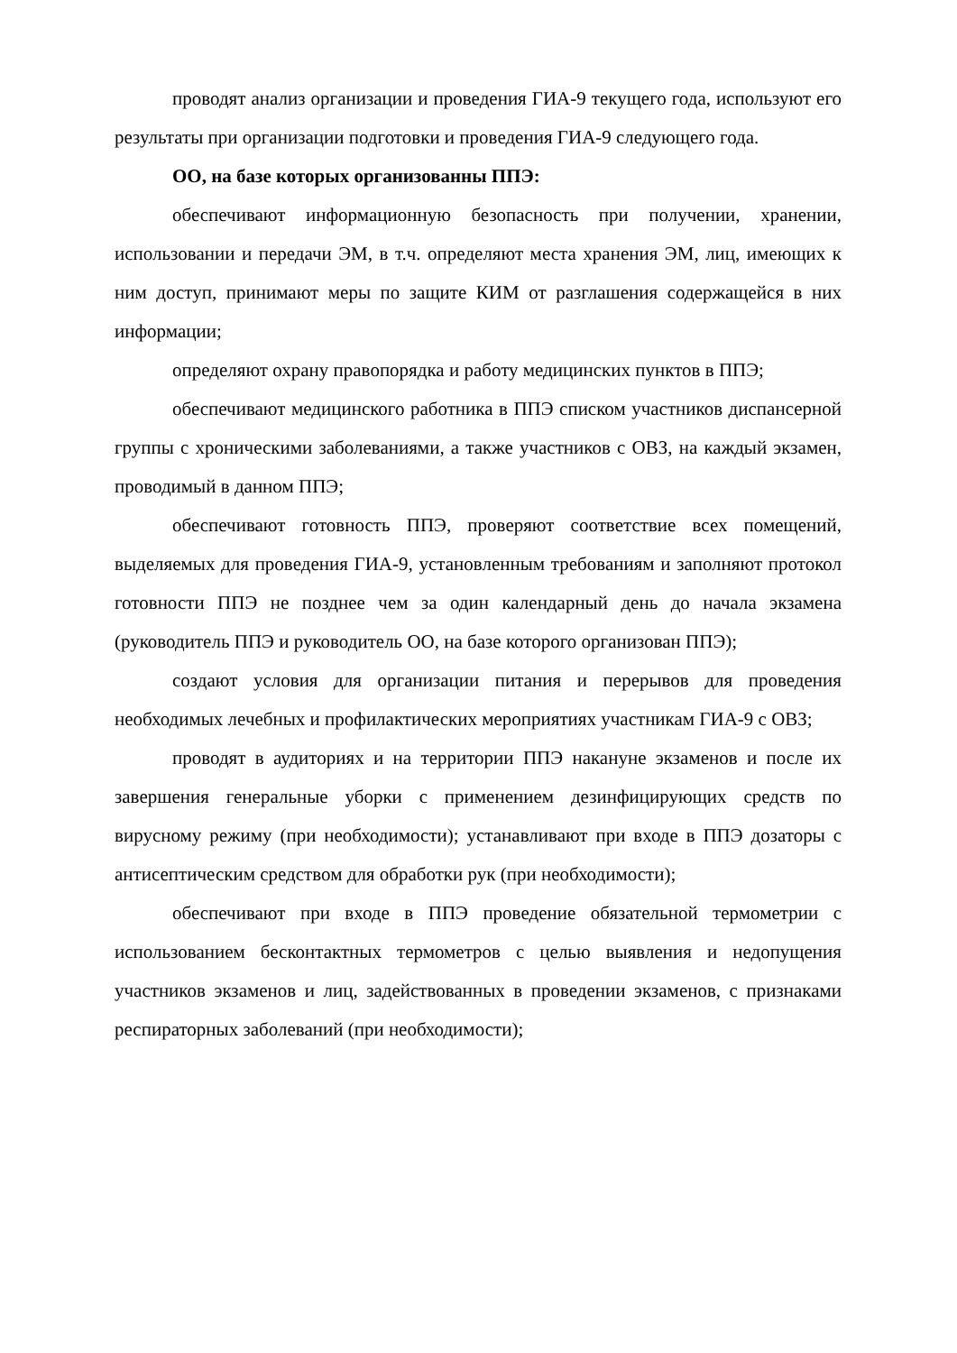проводят анализ организации и проведения ГИА-9 текущего года, используют его результаты при организации подготовки и проведения ГИА-9 следующего года.
ОО, на базе которых организованны ППЭ:
обеспечивают информационную безопасность при получении, хранении, использовании и передачи ЭМ, в т.ч. определяют места хранения ЭМ, лиц, имеющих к ним доступ, принимают меры по защите КИМ от разглашения содержащейся в них информации;
определяют охрану правопорядка и работу медицинских пунктов в ППЭ;
обеспечивают медицинского работника в ППЭ списком участников диспансерной группы с хроническими заболеваниями, а также участников с ОВЗ, на каждый экзамен, проводимый в данном ППЭ;
обеспечивают готовность ППЭ, проверяют соответствие всех помещений, выделяемых для проведения ГИА-9, установленным требованиям и заполняют протокол готовности ППЭ не позднее чем за один календарный день до начала экзамена (руководитель ППЭ и руководитель ОО, на базе которого организован ППЭ);
создают условия для организации питания и перерывов для проведения необходимых лечебных и профилактических мероприятиях участникам ГИА-9 с ОВЗ;
проводят в аудиториях и на территории ППЭ накануне экзаменов и после их завершения генеральные уборки с применением дезинфицирующих средств по вирусному режиму (при необходимости); устанавливают при входе в ППЭ дозаторы с антисептическим средством для обработки рук (при необходимости);
обеспечивают при входе в ППЭ проведение обязательной термометрии с использованием бесконтактных термометров с целью выявления и недопущения участников экзаменов и лиц, задействованных в проведении экзаменов, с признаками респираторных заболеваний (при необходимости);